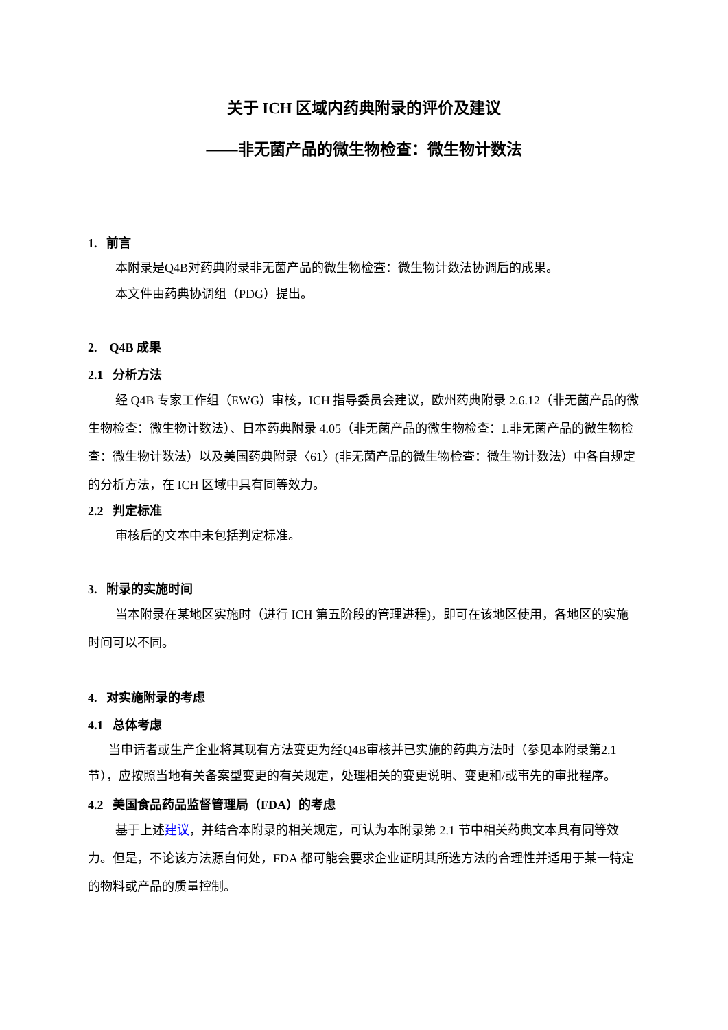关于 ICH 区域内药典附录的评价及建议
——非无菌产品的微生物检查：微生物计数法
1. 前言
本附录是Q4B对药典附录非无菌产品的微生物检查：微生物计数法协调后的成果。
本文件由药典协调组（PDG）提出。
2. Q4B 成果
2.1 分析方法
经 Q4B 专家工作组（EWG）审核，ICH 指导委员会建议，欧州药典附录 2.6.12（非无菌产品的微生物检查：微生物计数法）、日本药典附录 4.05（非无菌产品的微生物检查：Ⅰ.非无菌产品的微生物检查：微生物计数法）以及美国药典附录〈61〉(非无菌产品的微生物检查：微生物计数法）中各自规定的分析方法，在 ICH 区域中具有同等效力。
2.2 判定标准
审核后的文本中未包括判定标准。
3. 附录的实施时间
当本附录在某地区实施时（进行 ICH 第五阶段的管理进程)，即可在该地区使用，各地区的实施时间可以不同。
4. 对实施附录的考虑
4.1 总体考虑
当申请者或生产企业将其现有方法变更为经Q4B审核并已实施的药典方法时（参见本附录第2.1节），应按照当地有关备案型变更的有关规定，处理相关的变更说明、变更和/或事先的审批程序。
4.2 美国食品药品监督管理局（FDA）的考虑
基于上述建议，并结合本附录的相关规定，可认为本附录第 2.1 节中相关药典文本具有同等效力。但是，不论该方法源自何处，FDA 都可能会要求企业证明其所选方法的合理性并适用于某一特定的物料或产品的质量控制。